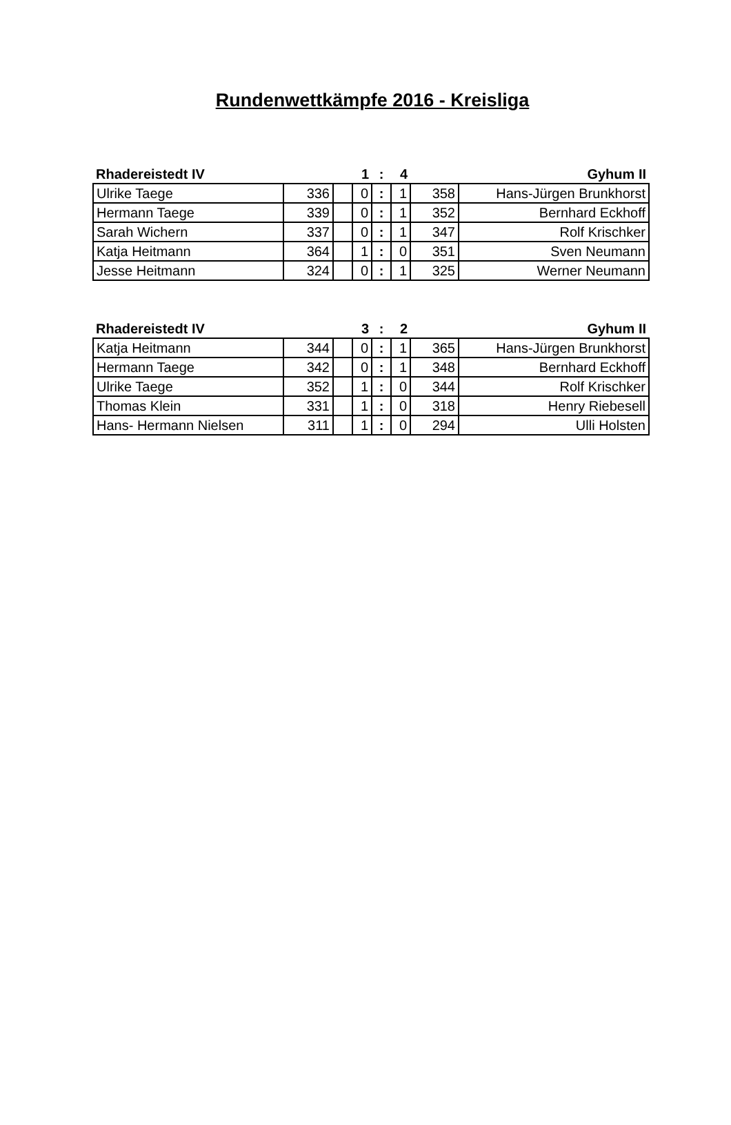Rundenwettkämpfe 2016 - Kreisliga
| Rhadereistedt IV | | | 1 | : | 4 | | Gyhum II |
| Ulrike Taege | 336 | | 0 | : | 1 | 358 | Hans-Jürgen Brunkhorst |
| Hermann Taege | 339 | | 0 | : | 1 | 352 | Bernhard Eckhoff |
| Sarah Wichern | 337 | | 0 | : | 1 | 347 | Rolf Krischker |
| Katja Heitmann | 364 | | 1 | : | 0 | 351 | Sven Neumann |
| Jesse Heitmann | 324 | | 0 | : | 1 | 325 | Werner Neumann |
| Rhadereistedt IV | | | 3 | : | 2 | | Gyhum II |
| Katja Heitmann | 344 | | 0 | : | 1 | 365 | Hans-Jürgen Brunkhorst |
| Hermann Taege | 342 | | 0 | : | 1 | 348 | Bernhard Eckhoff |
| Ulrike Taege | 352 | | 1 | : | 0 | 344 | Rolf Krischker |
| Thomas Klein | 331 | | 1 | : | 0 | 318 | Henry Riebesell |
| Hans- Hermann Nielsen | 311 | | 1 | : | 0 | 294 | Ulli Holsten |